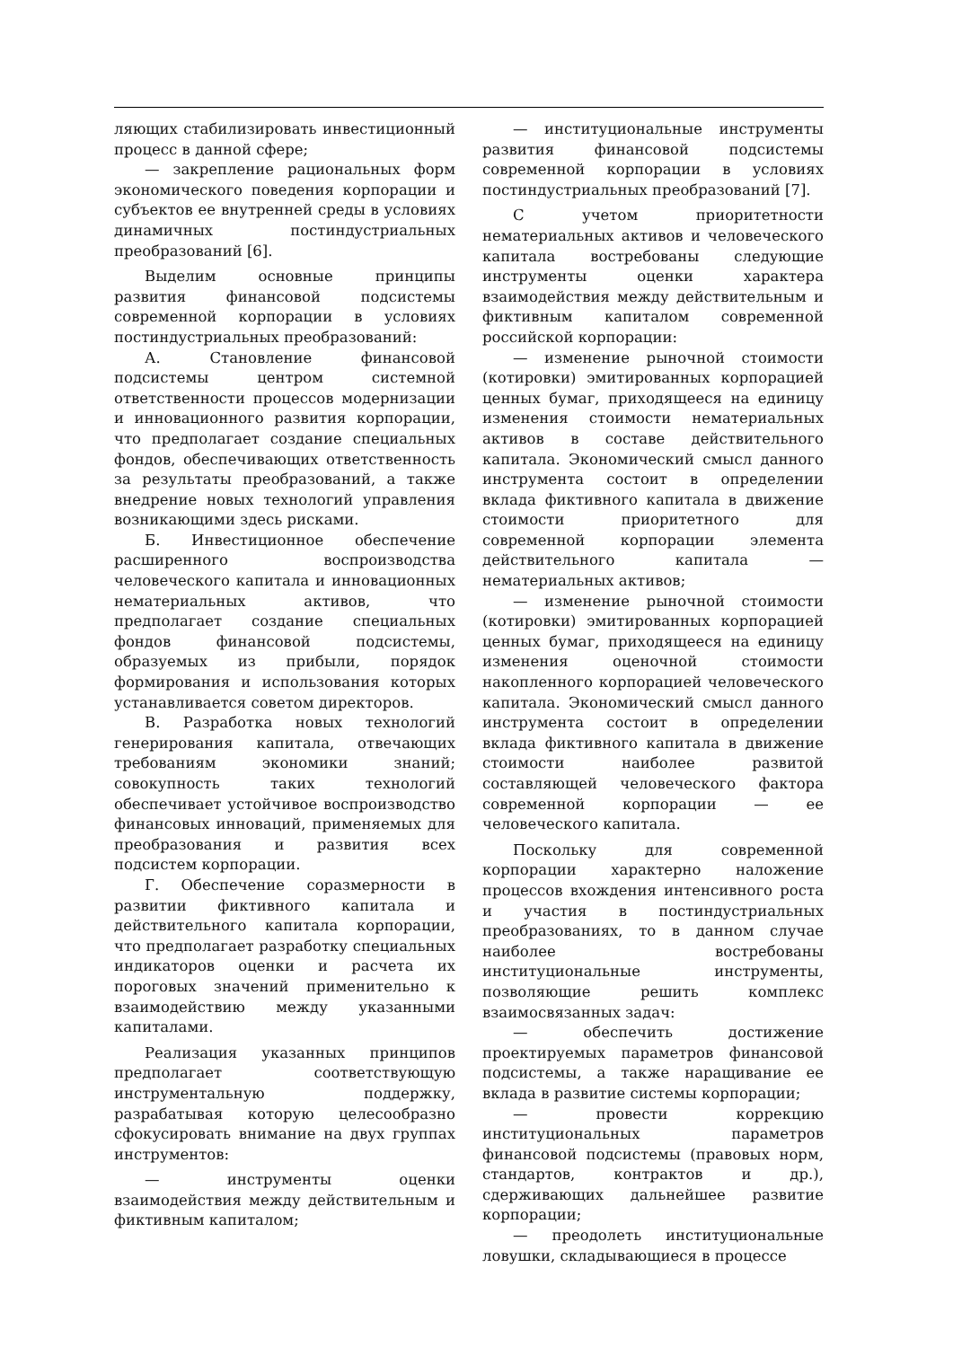ляющих стабилизировать инвестиционный процесс в данной сфере;
— закрепление рациональных форм экономического поведения корпорации и субъектов ее внутренней среды в условиях динамичных постиндустриальных преобразований [6].
Выделим основные принципы развития финансовой подсистемы современной корпорации в условиях постиндустриальных преобразований:
А. Становление финансовой подсистемы центром системной ответственности процессов модернизации и инновационного развития корпорации, что предполагает создание специальных фондов, обеспечивающих ответственность за результаты преобразований, а также внедрение новых технологий управления возникающими здесь рисками.
Б. Инвестиционное обеспечение расширенного воспроизводства человеческого капитала и инновационных нематериальных активов, что предполагает создание специальных фондов финансовой подсистемы, образуемых из прибыли, порядок формирования и использования которых устанавливается советом директоров.
В. Разработка новых технологий генерирования капитала, отвечающих требованиям экономики знаний; совокупность таких технологий обеспечивает устойчивое воспроизводство финансовых инноваций, применяемых для преобразования и развития всех подсистем корпорации.
Г. Обеспечение соразмерности в развитии фиктивного капитала и действительного капитала корпорации, что предполагает разработку специальных индикаторов оценки и расчета их пороговых значений применительно к взаимодействию между указанными капиталами.
Реализация указанных принципов предполагает соответствующую инструментальную поддержку, разрабатывая которую целесообразно сфокусировать внимание на двух группах инструментов:
— инструменты оценки взаимодействия между действительным и фиктивным капиталом;
— институциональные инструменты развития финансовой подсистемы современной корпорации в условиях постиндустриальных преобразований [7].
С учетом приоритетности нематериальных активов и человеческого капитала востребованы следующие инструменты оценки характера взаимодействия между действительным и фиктивным капиталом современной российской корпорации:
— изменение рыночной стоимости (котировки) эмитированных корпорацией ценных бумаг, приходящееся на единицу изменения стоимости нематериальных активов в составе действительного капитала. Экономический смысл данного инструмента состоит в определении вклада фиктивного капитала в движение стоимости приоритетного для современной корпорации элемента действительного капитала — нематериальных активов;
— изменение рыночной стоимости (котировки) эмитированных корпорацией ценных бумаг, приходящееся на единицу изменения оценочной стоимости накопленного корпорацией человеческого капитала. Экономический смысл данного инструмента состоит в определении вклада фиктивного капитала в движение стоимости наиболее развитой составляющей человеческого фактора современной корпорации — ее человеческого капитала.
Поскольку для современной корпорации характерно наложение процессов вхождения интенсивного роста и участия в постиндустриальных преобразованиях, то в данном случае наиболее востребованы институциональные инструменты, позволяющие решить комплекс взаимосвязанных задач:
— обеспечить достижение проектируемых параметров финансовой подсистемы, а также наращивание ее вклада в развитие системы корпорации;
— провести коррекцию институциональных параметров финансовой подсистемы (правовых норм, стандартов, контрактов и др.), сдерживающих дальнейшее развитие корпорации;
— преодолеть институциональные ловушки, складывающиеся в процессе